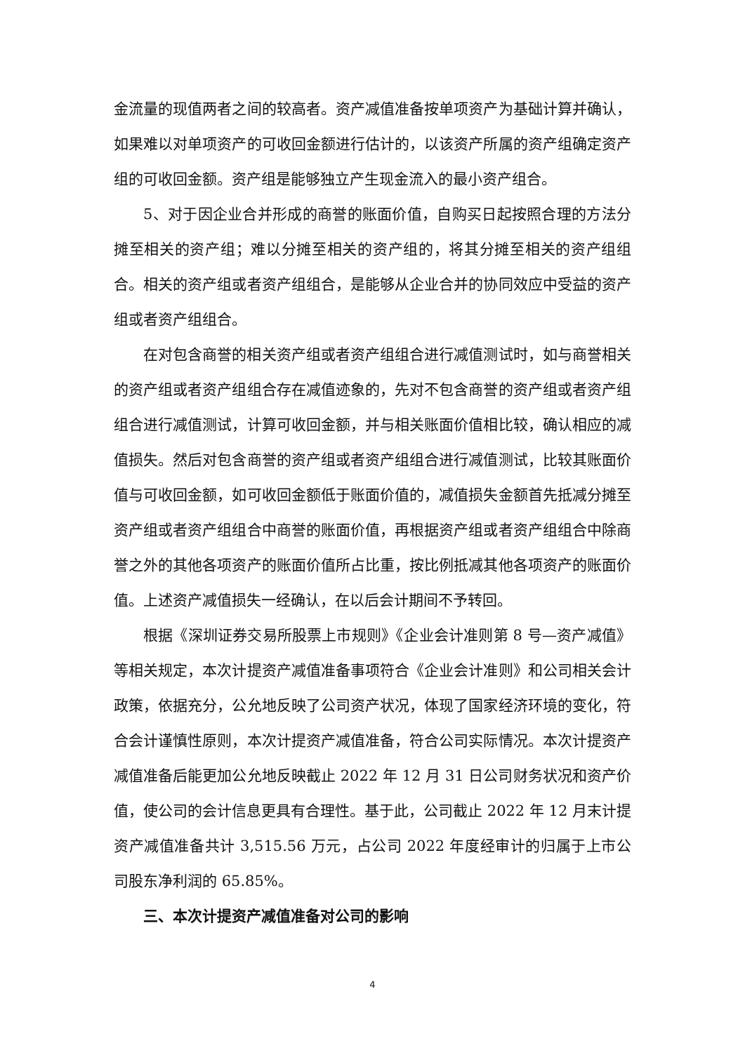金流量的现值两者之间的较高者。资产减值准备按单项资产为基础计算并确认，如果难以对单项资产的可收回金额进行估计的，以该资产所属的资产组确定资产组的可收回金额。资产组是能够独立产生现金流入的最小资产组合。
5、对于因企业合并形成的商誉的账面价值，自购买日起按照合理的方法分摊至相关的资产组；难以分摊至相关的资产组的，将其分摊至相关的资产组组合。相关的资产组或者资产组组合，是能够从企业合并的协同效应中受益的资产组或者资产组组合。
在对包含商誉的相关资产组或者资产组组合进行减值测试时，如与商誉相关的资产组或者资产组组合存在减值迹象的，先对不包含商誉的资产组或者资产组组合进行减值测试，计算可收回金额，并与相关账面价值相比较，确认相应的减值损失。然后对包含商誉的资产组或者资产组组合进行减值测试，比较其账面价值与可收回金额，如可收回金额低于账面价值的，减值损失金额首先抵减分摊至资产组或者资产组组合中商誉的账面价值，再根据资产组或者资产组组合中除商誉之外的其他各项资产的账面价值所占比重，按比例抵减其他各项资产的账面价值。上述资产减值损失一经确认，在以后会计期间不予转回。
根据《深圳证券交易所股票上市规则》《企业会计准则第 8 号—资产减值》等相关规定，本次计提资产减值准备事项符合《企业会计准则》和公司相关会计政策，依据充分，公允地反映了公司资产状况，体现了国家经济环境的变化，符合会计谨慎性原则，本次计提资产减值准备，符合公司实际情况。本次计提资产减值准备后能更加公允地反映截止 2022 年 12 月 31 日公司财务状况和资产价值，使公司的会计信息更具有合理性。基于此，公司截止 2022 年 12 月末计提资产减值准备共计 3,515.56 万元，占公司 2022 年度经审计的归属于上市公司股东净利润的 65.85%。
三、本次计提资产减值准备对公司的影响
4